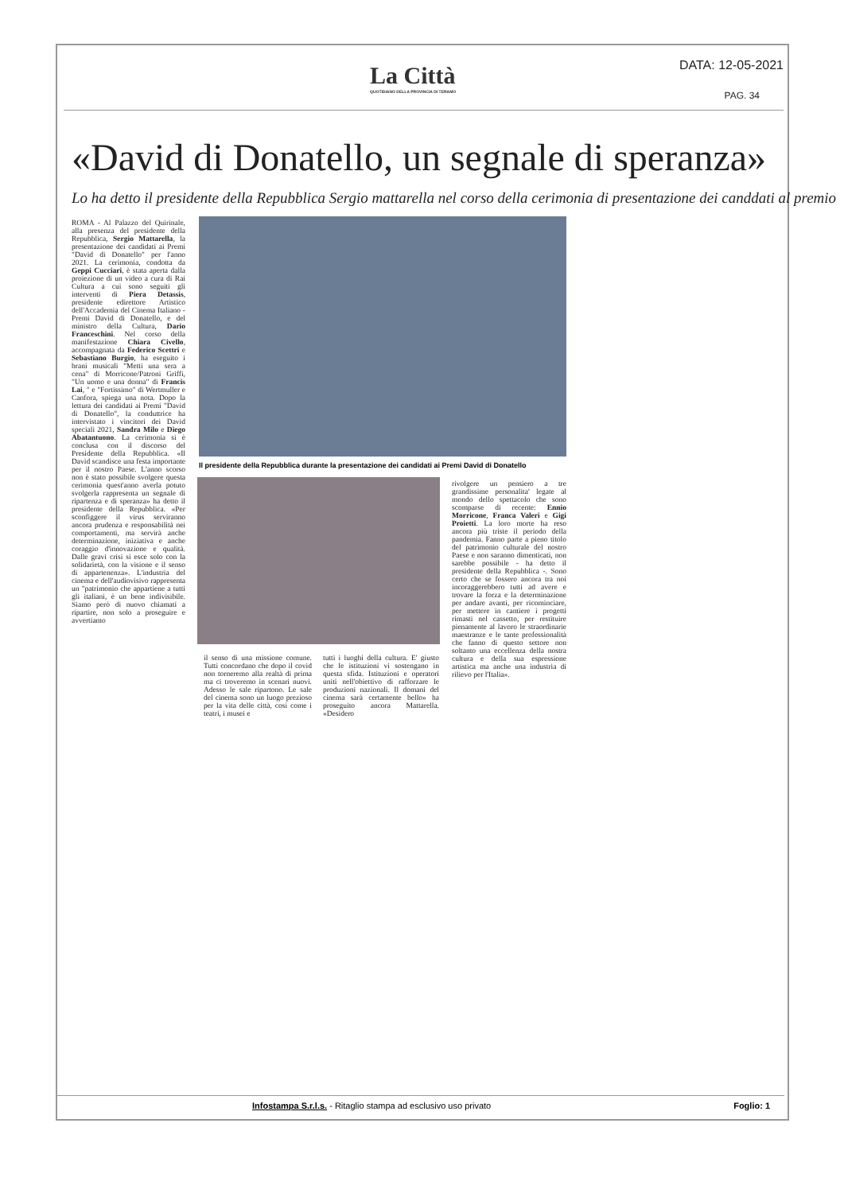La Città
QUOTIDIANO DELLA PROVINCIA DI TERAMO
DATA: 12-05-2021
PAG. 34
«David di Donatello, un segnale di speranza»
Lo ha detto il presidente della Repubblica Sergio mattarella nel corso della cerimonia di presentazione dei canddati al premio
ROMA - Al Palazzo del Quirinale, alla presenza del presidente della Repubblica, Sergio Mattarella, la presentazione dei candidati ai Premi "David di Donatello" per l'anno 2021. La cerimonia, condotta da Geppi Cucciari, è stata aperta dalla proiezione di un video a cura di Rai Cultura a cui sono seguiti gli interventi di Piera Detassis, presidente edirettore Artistico dell'Accademia del Cinema Italiano - Premi David di Donatello, e del ministro della Cultura, Dario Franceschini. Nel corso della manifestazione Chiara Civello, accompagnata da Federico Scettri e Sebastiano Burgio, ha eseguito i brani musicali "Metti una sera a cena" di Morricone/Patroni Griffi, "Un uomo e una donna" di Francis Lai, " e "Fortissimo" di Wertmuller e Canfora, spiega una nota. Dopo la lettura dei candidati ai Premi "David di Donatello", la conduttrice ha intervistato i vincitori dei David speciali 2021, Sandra Milo e Diego Abatantuono. La cerimonia si è conclusa con il discorso del Presidente della Repubblica. «Il David scandisce una festa importante per il nostro Paese. L'anno scorso non è stato possibile svolgere questa cerimonia quest'anno averla potuto svolgerla rappresenta un segnale di ripartenza e di speranza» ha detto il presidente della Repubblica. «Per sconfiggere il virus serviranno ancora prudenza e responsabilità nei comportamenti, ma servirà anche determinazione, iniziativa e anche coraggio d'innovazione e qualità. Dalle gravi crisi si esce solo con la solidarietà, con la visione e il senso di appartenenza». L'industria del cinema e dell'audiovisivo rappresenta un "patrimonio che appartiene a tutti gli italiani, è un bene indivisibile. Siamo però di nuovo chiamati a ripartire, non solo a proseguire e avvertiamo
Il presidente della Repubblica durante la presentazione dei candidati ai Premi David di Donatello
il senso di una missione comune. Tutti concordano che dopo il covid non torneremo alla realtà di prima ma ci troveremo in scenari nuovi. Adesso le sale ripartono. Le sale del cinema sono un luogo prezioso per la vita delle città, così come i teatri, i musei e
tutti i luoghi della cultura. E' giusto che le istituzioni vi sostengano in questa sfida. Istituzioni e operatori uniti nell'obiettivo di rafforzare le produzioni nazionali. Il domani del cinema sarà certamente bello» ha proseguito ancora Mattarella. «Desidero
rivolgere un pensiero a tre grandissime personalita' legate al mondo dello spettacolo che sono scomparse di recente: Ennio Morricone, Franca Valeri e Gigi Proietti. La loro morte ha reso ancora più triste il periodo della pandemia. Fanno parte a pieno titolo del patrimonio culturale del nostro Paese e non saranno dimenticati, non sarebbe possibile - ha detto il presidente della Repubblica -. Sono certo che se fossero ancora tra noi incoraggerebbero tutti ad avere e trovare la forza e la determinazione per andare avanti, per ricominciare, per mettere in cantiere i progetti rimasti nel cassetto, per restituire pienamente al lavoro le straordinarie maestranze e le tante professionalità che fanno di questo settore non soltanto una eccellenza della nostra cultura e della sua espressione artistica ma anche una industria di rilievo per l'Italia».
Infostampa S.r.l.s. - Ritaglio stampa ad esclusivo uso privato Foglio: 1